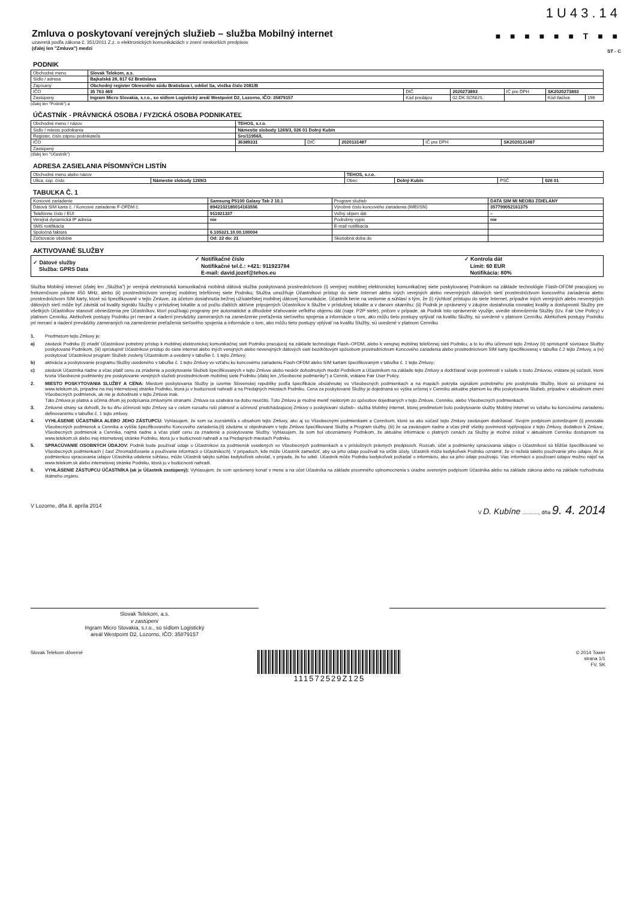1U43.14
Zmluva o poskytovaní verejných služieb – služba Mobilný internet
uzavretá podľa zákona č. 351/2011 Z.z. o elektronických komunikáciách v znení neskorších predpisov
(ďalej len "Zmluva") medzi
■ ■ ■ ■ ■ ■ T ■ ■
ST - C
PODNIK
| Obchodné meno | Slovak Telekom, a.s. | | | | | |
| Sídlo / adresa | Bajkalská 28, 817 62 Bratislava | | | | | |
| Zapísaný | Obchodný register Okresného súdu Bratislava I, oddiel Sa, vložka číslo 2081/B | | | | | |
| IČO | 35 763 469 | DIČ | 2020273893 | IČ pre DPH | SK2020273893 | |
| Zastúpený | Ingram Micro Slovakia, s.r.o., so sídlom Logistický areál Westpoint D2, Lozorno, IČO: 35879157 | Kód predajcu | 02.DK.SONUS. | | Kód tlačiva | 196 |
(ďalej len "Podnik") a
ÚČASTNÍK - PRÁVNICKÁ OSOBA / FYZICKÁ OSOBA PODNIKATEĽ
| Obchodné meno / názov | TEHOS, s.r.o. | | | | |
| Sídlo / miesto podnikania | Námestie slobody 1269/3, 026 01 Dolný Kubín | | | | |
| Register, číslo zápisu podnikateľa | Sro/11956/L | | | | |
| IČO | 36389331 | DIČ | 2020131487 | IČ pre DPH | SK2020131487 |
| Zastúpený | | | | | |
(ďalej len "Účastník")
ADRESA ZASIELANIA PÍSOMNÝCH LISTÍN
| Obchodné meno alebo názov | | TEHOS, s.r.o. | | | |
| Ulica, súp. číslo | Námestie slobody 1269/3 | Obec | Dolný Kubín | PSČ | 026 01 |
TABUĽKA Č. 1
| Koncové zariadenie | Samsung P5100 Galaxy Tab 2 10.1 | Program služieb | DATA SIM MI NEOB3 ZDIELANY |
| Dátová SIM karta č. / Koncové zariadenie F-OFDM č. | 8942102180014163556 | Výrobné číslo koncového zariadenia (IMEI/SN) | 357799052161375 |
| Telefónne číslo / EUI | 911921337 | Voľný objem dát | – |
| Verejná dynamická IP adresa | nie | Podrobný výpis | nie |
| SMS notifikácia | | E-mail notifikácia | |
| Spoločná faktúra | 6.105321.10.00.100004 | | |
| Zúčtovacie obdobie | Od: 22 do: 21 | Skúšobná doba do | |
AKTIVOVANÉ SLUŽBY
| ✓ Dátové služby Služba: GPRS Data | ✓ Notifikačné číslo Notifikačné tel.č.: +421: 911923784 E-mail: david.jozef@tehos.eu | ✓ Kontrola dát Limit: 60 EUR Notifikácia: 80% |
Služba Mobilný internet (ďalej len „Služba") je verejná elektronická komunikačná mobilná dátová služba poskytovaná prostredníctvom (i) verejnej mobilnej elektronickej komunikačnej siete poskytovanej Podnikom na základe technológie Flash-OFDM pracujúcej vo frekvenčnom pásme 450 MHz, alebo (ii) prostredníctvom verejnej mobilnej telefónnej siete Podniku; Služba umožňuje Účastníkovi prístup do siete Internet alebo iných verejných alebo neverejných dátových sietí prostredníctvom koncového zariadenia alebo prostredníctvom SIM karty, ktoré sú špecifikované v tejto Zmluve, za účelom dosiahnutia bežnej užívateľskej mobilnej dátovej komunikácie. Účastník berie na vedomie a súhlasí s tým, že (i) rýchlosť prístupu do siete Internet, prípadne iných verejných alebo neverejných dátových sietí môže byť závislá od kvality signálu Služby v príslušnej lokalite a od počtu ďalších aktívne pripojených Účastníkov k Službe v príslušnej lokalite a v danom okamihu; (ii) Podnik je oprávnený v záujme dosiahnutia rovnakej kvality a dostupnosti Služby pre všetkých Účastníkov stanoviť obmedzenia pre Účastníkov, ktorí používajú programy pre automatické a dlhodobé sťahovanie veľkého objemu dát (napr. P2P siete), pričom v prípade, ak Podnik toto oprávnenie využije, uvedie obmedzenia Služby (tzv. Fair Use Policy) v platnom Cenníku. Akékoľvek postupy Podniku pri meraní a riadení prevádzky zameraných na zamedzenie preťaženia sieťového spojenia a informácie o tom, ako môžu tieto postupy vplývať na kvalitu Služby, sú uvedené v platnom Cenníku. Akékoľvek postupy Podniku pri meraní a riadení prevádzky zameraných na zamedzenie preťaženia sieťového spojenia a informácie o tom, ako môžu tieto postupy vplývať na kvalitu Služby, sú uvedené v platnom Cenníku
1. Predmetom tejto Zmluvy je:
a) záväzok Podniku (i) zriadiť Účastníkovi potrebný prístup k mobilnej elektronickej komunikačnej sieti Podniku pracujúcej na základe technológie Flash–OFDM, alebo k verejnej mobilnej telefónnej sieti Podniku, a to ku dňu účinnosti tejto Zmluvy (ii) sprístupniť súvisiace Služby poskytované Podnikom, (iii) sprístupniť Účastníkovi prístup do siete internet alebo iných verejných alebo neverejných dátových sietí bezdrôtovým spôsobom prostredníctvom Koncového zariadenia alebo prostredníctvom SIM karty špecifikovanej v tabuľke č.2 tejto Zmluvy, a (iv) poskytovať Účastníkovi program Služieb zvolený Účastníkom a uvedený v tabuľke č. 1 tejto Zmluvy;
b) aktivácia a poskytovanie programu Služby uvedeného v tabuľke č. 1 tejto Zmluvy vo vzťahu ku koncovému zariadeniu Flash-OFDM alebo SIM kartám špecifikovaným v tabuľke č. 1 tejto Zmluvy;
c) záväzok Účastníka riadne a včas platiť cenu za zriadenie a poskytovanie Služieb špecifikovaných v tejto Zmluve alebo neskôr dohodnutých medzi Podnikom a Účastníkom na základe tejto Zmluvy a dodržiavať svoje povinnosti v súlade s touto Zmluvou, vrátane jej súčastí, ktoré tvoria Všeobecné podmienky pre poskytovanie verejných služieb prostredníctvom mobilnej siete Podniku (ďalej len „Všeobecné podmienky") a Cenník, vrátane Fair User Policy.
2. MIESTO POSKYTOVANIA SLUŽBY A CENA: Miestom poskytovania Služby je územie Slovenskej republiky podľa špecifikácie obsiahnutej vo Všeobecných podmienkach a na mapách pokrytia signálom potrebného pre poskytnutie Služby, ktoré sú prístupné na www.telekom.sk, prípadne na inej internetovej stránke Podniku, ktorá ju v budúcnosti nahradí a na Predajných miestach Podniku. Cena za poskytované Služby je dojednaná vo výške určenej v Cenníku aktuálne platnom ku dňu poskytovania Služieb, prípadne v aktuálnom znení Všeobecných podmienok, ak nie je dohodnuté v tejto Zmluve inak.
Táto Zmluva je platná a účinná dňom jej podpísania zmluvnými stranami. Zmluva sa uzatvára na dobu neurčitú. Túto Zmluvu je možné meniť niektorým zo spôsobov dojednaných v tejto Zmluve, Cenníku, alebo Všeobecných podmienkach.
3. Zmluvné strany sa dohodli, že ku dňu účinnosti tejto Zmluvy sa v celom rozsahu ruší platnosť a účinnosť predchádzajúcej Zmluvy o poskytovaní služieb– služba Mobilný internet, ktorej predmetom bolo poskytovanie služby Mobilný internet vo vzťahu ku koncovému zariadeniu definovanému v tabuľke č. 1 tejto zmluvy.
4. VYHLÁSENIE ÚČASTNÍKA ALEBO JEHO ZÁSTUPCU: Vyhlasujem, že som sa zoznámil/a s obsahom tejto Zmluvy, ako aj so Všeobecnými podmienkami a Cenníkom, ktoré sa ako súčasť tejto Zmluvy zaväzujem dodržiavať. Svojím podpisom potvrdzujem (i) prevzatie Všeobecných podmienok a Cenníka a vyššie špecifikovaného Koncového zariadenia,(ii) záväzne si objednávam v tejto Zmluve špecifikované Služby a Program služby, (iii) že sa zaväzujem riadne a včas plniť všetky povinnosti vyplývajúce z tejto Zmluvy, dodatkov k Zmluve, Všeobecných podmienok a Cenníka, najmä riadne a včas platiť cenu za zriadenie a poskytovanie Služby. Vyhlasujem, že som bol oboznámený Podnikom, že aktuálne informácie o platných cenách za Služby je možné získať v aktuálnom Cenníku dostupnom na www.telekom.sk alebo inej internetovej stránke Podniku, ktorá ju v budúcnosti nahradí a na Predajných miestach Podniku.
5. SPRACÚVANIE OSOBNÝCH ÚDAJOV: Podnik bude používať údaje o Účastníkovi za podmienok uvedených vo Všeobecných podmienkach a v príslušných právnych predpisoch. Rozsah, účel a podmienky spracúvania údajov o Účastníkovi sú bližšie špecifikované vo Všeobecných podmienkach ( časť Zhromažďovanie a používanie informácií o Účastníkoch). V prípadoch, kde môže Účastník zamedziť, aby sa jeho údaje používali na určité účely, Účastník môže kedykoľvek Podniku oznámiť, že si neželá takéto používanie jeho údajov. Ak je podmienkou spracúvania údajov Účastníka udelenie súhlasu, môže Účastník takýto súhlas kedykoľvek odvolať, v prípade, že ho udelí. Účastník môže Podniku kedykoľvek požiadať o informáciu, ako sa jeho údaje používajú. Viac informácií o používaní údajov možno nájsť na www.telekom.sk alebo internetovej stránke Podniku, ktorá ju v budúcnosti nahradí.
6. VYHLÁSENIE ZÁSTUPCU ÚČASTNÍKA (ak je Účastník zastúpený): Vyhlasujem, že som oprávnený konať v mene a na účet Účastníka na základe písomného splnomocnenia s úradne overeným podpisom Účastníka alebo na základe zákona alebo na základe rozhodnutia štátneho orgánu.
V Lozorne, dňa 8. apríla 2014 V D. Kubíne ..........., dňa 9. 4. 2014
Slovak Telekom, a.s.
v zastúpení
Ingram Micro Slovakia, s.r.o., so sídlom Logistický
areál Westpoint D2, Lozorno, IČO: 35879157
Slovak Telekom dôverné 111572529Z125 © 2014 Tower
strana 1/1
FV, SK